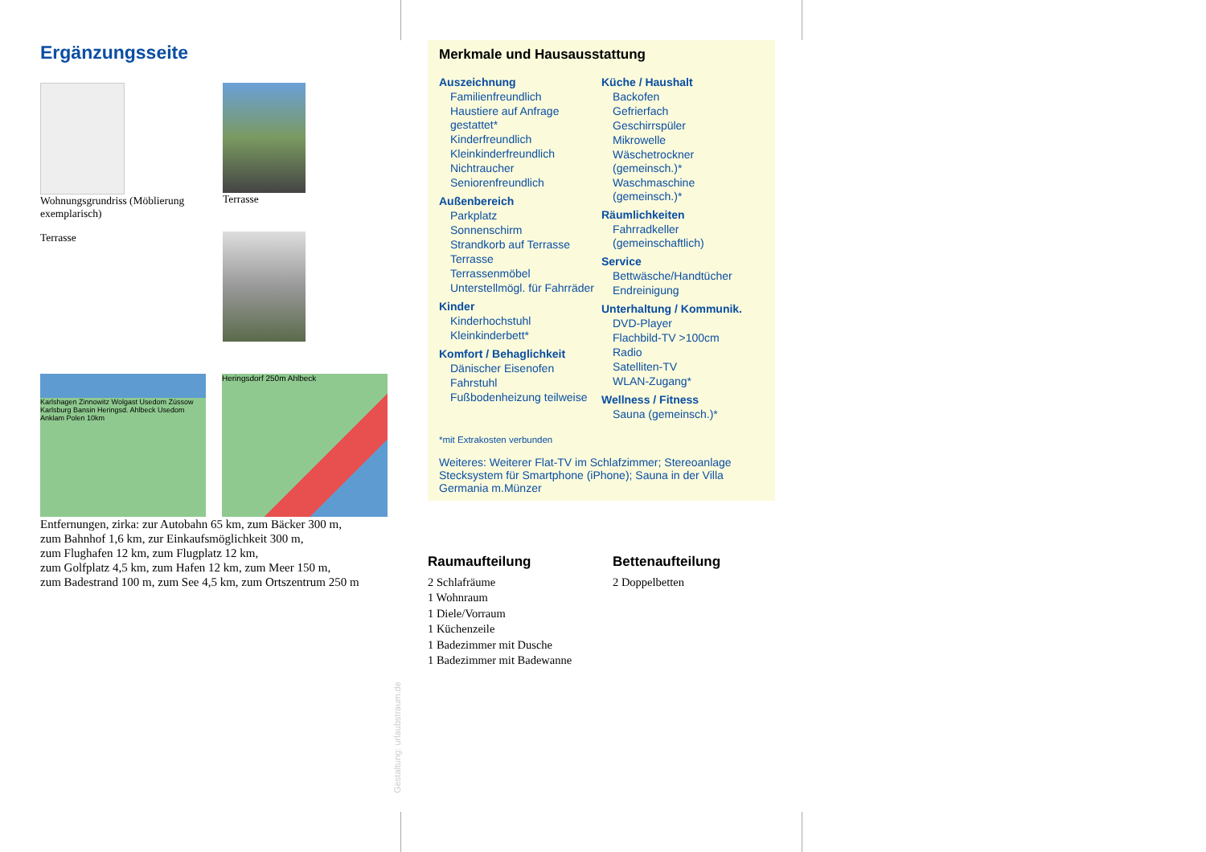Ergänzungsseite
Wohnungsgrundriss (Möblierung exemplarisch)
Terrasse
Terrasse
Karlshagen Zinnowitz Wolgast Usedom Zússow Karlsburg Bansin Heringsd. Ahlbeck Usedom Anklam Polen 10km
Heringsdorf 250m Ahlbeck
Entfernungen, zirka: zur Autobahn 65 km, zum Bäcker 300 m,
zum Bahnhof 1,6 km, zur Einkaufsmöglichkeit 300 m,
zum Flughafen 12 km, zum Flugplatz 12 km,
zum Golfplatz 4,5 km, zum Hafen 12 km, zum Meer 150 m,
zum Badestrand 100 m, zum See 4,5 km, zum Ortszentrum 250 m
Gestaltung: urlaubstraum.de
Merkmale und Hausausstattung
Auszeichnung
Familienfreundlich
Haustiere auf Anfrage gestattet*
Kinderfreundlich
Kleinkinderfreundlich
Nichtraucher
Seniorenfreundlich
Außenbereich
Parkplatz
Sonnenschirm
Strandkorb auf Terrasse
Terrasse
Terrassenmöbel
Unterstellmögl. für Fahrräder
Kinder
Kinderhochstuhl
Kleinkinderbett*
Komfort / Behaglichkeit
Dänischer Eisenofen
Fahrstuhl
Fußbodenheizung teilweise
Küche / Haushalt
Backofen
Gefrierfach
Geschirrspüler
Mikrowelle
Wäschetrockner (gemeinsch.)*
Waschmaschine (gemeinsch.)*
Räumlichkeiten
Fahrradkeller (gemeinschaftlich)
Service
Bettwäsche/Handtücher
Endreinigung
Unterhaltung / Kommunik.
DVD-Player
Flachbild-TV >100cm
Radio
Satelliten-TV
WLAN-Zugang*
Wellness / Fitness
Sauna (gemeinsch.)*
*mit Extrakosten verbunden
Weiteres: Weiterer Flat-TV im Schlafzimmer; Stereoanlage Stecksystem für Smartphone (iPhone); Sauna in der Villa Germania m.Münzer
Raumaufteilung
2 Schlafräume
1 Wohnraum
1 Diele/Vorraum
1 Küchenzeile
1 Badezimmer mit Dusche
1 Badezimmer mit Badewanne
Bettenaufteilung
2 Doppelbetten